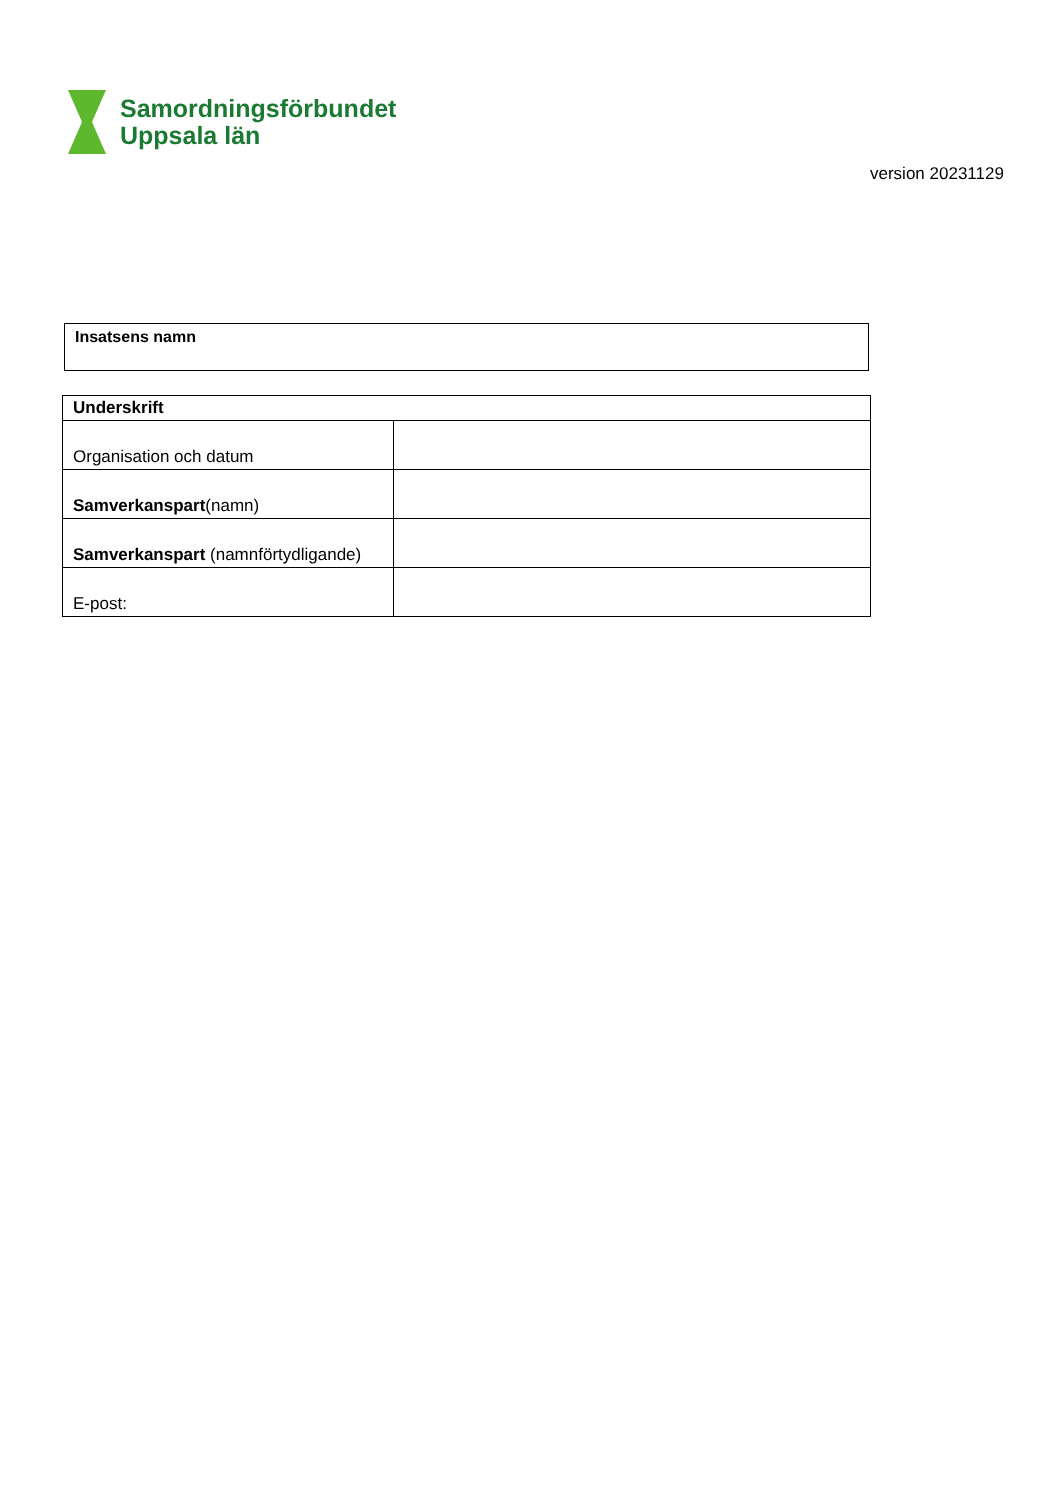Samordningsförbundet
Uppsala län
version 20231129
Insatsens namn
| Underskrift | |
| --- | --- |
| Organisation och datum | |
| Samverkanspart (namn) | |
| Samverkanspart (namnförtydligande) | |
| E-post: | |